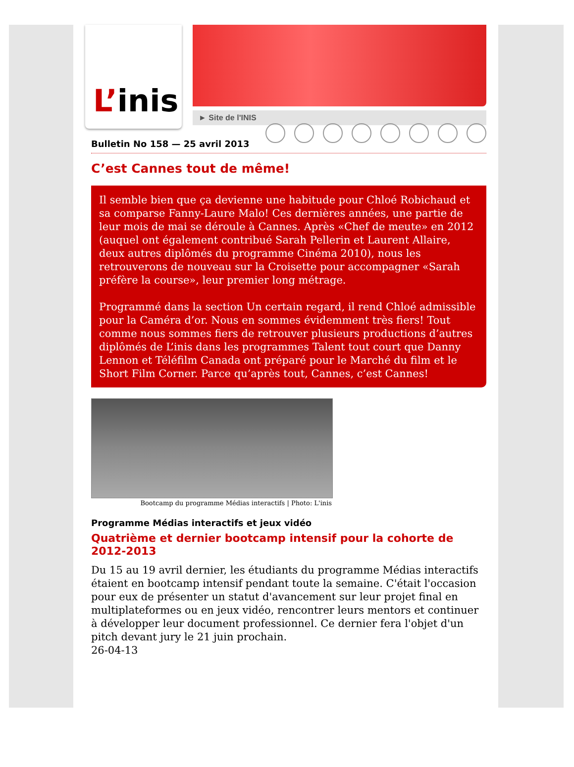L’ inis
► Site de l'INIS
Bulletin No 158 — 25 avril 2013
C’est Cannes tout de même!
Il semble bien que ça devienne une habitude pour Chloé Robichaud et sa comparse Fanny-Laure Malo! Ces dernières années, une partie de leur mois de mai se déroule à Cannes. Après «Chef de meute» en 2012 (auquel ont également contribué Sarah Pellerin et Laurent Allaire, deux autres diplômés du programme Cinéma 2010), nous les retrouverons de nouveau sur la Croisette pour accompagner «Sarah préfère la course», leur premier long métrage.
Programmé dans la section Un certain regard, il rend Chloé admissible pour la Caméra d’or. Nous en sommes évidemment très fiers! Tout comme nous sommes fiers de retrouver plusieurs productions d’autres diplômés de L’inis dans les programmes Talent tout court que Danny Lennon et Téléfilm Canada ont préparé pour le Marché du film et le Short Film Corner. Parce qu’après tout, Cannes, c’est Cannes!
Bootcamp du programme Médias interactifs | Photo: L'inis
Programme Médias interactifs et jeux vidéo
Quatrième et dernier bootcamp intensif pour la cohorte de 2012-2013
Du 15 au 19 avril dernier, les étudiants du programme Médias interactifs étaient en bootcamp intensif pendant toute la semaine. C'était l'occasion pour eux de présenter un statut d'avancement sur leur projet final en multiplateformes ou en jeux vidéo, rencontrer leurs mentors et continuer à développer leur document professionnel. Ce dernier fera l'objet d'un pitch devant jury le 21 juin prochain.
26-04-13